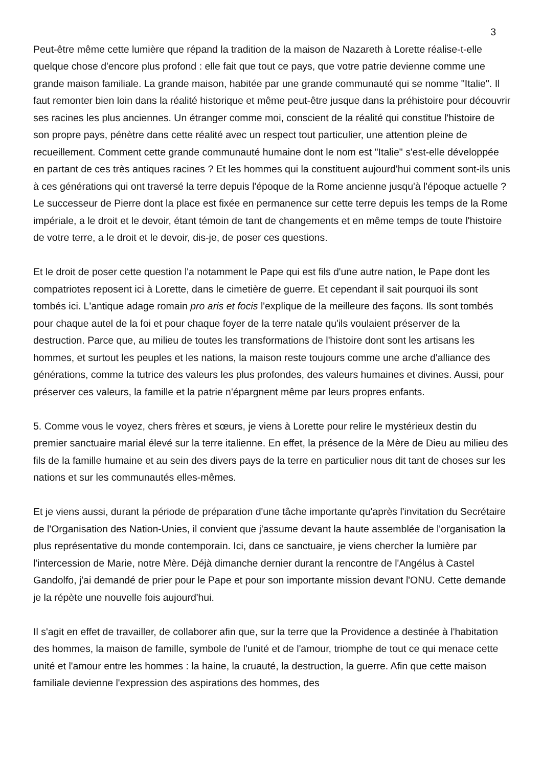3
Peut-être même cette lumière que répand la tradition de la maison de Nazareth à Lorette réalise-t-elle quelque chose d'encore plus profond : elle fait que tout ce pays, que votre patrie devienne comme une grande maison familiale. La grande maison, habitée par une grande communauté qui se nomme "Italie". Il faut remonter bien loin dans la réalité historique et même peut-être jusque dans la préhistoire pour découvrir ses racines les plus anciennes. Un étranger comme moi, conscient de la réalité qui constitue l'histoire de son propre pays, pénètre dans cette réalité avec un respect tout particulier, une attention pleine de recueillement. Comment cette grande communauté humaine dont le nom est "Italie" s'est-elle développée en partant de ces très antiques racines ? Et les hommes qui la constituent aujourd'hui comment sont-ils unis à ces générations qui ont traversé la terre depuis l'époque de la Rome ancienne jusqu'à l'époque actuelle ? Le successeur de Pierre dont la place est fixée en permanence sur cette terre depuis les temps de la Rome impériale, a le droit et le devoir, étant témoin de tant de changements et en même temps de toute l'histoire de votre terre, a le droit et le devoir, dis-je, de poser ces questions.
Et le droit de poser cette question l'a notamment le Pape qui est fils d'une autre nation, le Pape dont les compatriotes reposent ici à Lorette, dans le cimetière de guerre. Et cependant il sait pourquoi ils sont tombés ici. L'antique adage romain pro aris et focis l'explique de la meilleure des façons. Ils sont tombés pour chaque autel de la foi et pour chaque foyer de la terre natale qu'ils voulaient préserver de la destruction. Parce que, au milieu de toutes les transformations de l'histoire dont sont les artisans les hommes, et surtout les peuples et les nations, la maison reste toujours comme une arche d'alliance des générations, comme la tutrice des valeurs les plus profondes, des valeurs humaines et divines. Aussi, pour préserver ces valeurs, la famille et la patrie n'épargnent même par leurs propres enfants.
5. Comme vous le voyez, chers frères et sœurs, je viens à Lorette pour relire le mystérieux destin du premier sanctuaire marial élevé sur la terre italienne. En effet, la présence de la Mère de Dieu au milieu des fils de la famille humaine et au sein des divers pays de la terre en particulier nous dit tant de choses sur les nations et sur les communautés elles-mêmes.
Et je viens aussi, durant la période de préparation d'une tâche importante qu'après l'invitation du Secrétaire de l'Organisation des Nation-Unies, il convient que j'assume devant la haute assemblée de l'organisation la plus représentative du monde contemporain. Ici, dans ce sanctuaire, je viens chercher la lumière par l'intercession de Marie, notre Mère. Déjà dimanche dernier durant la rencontre de l'Angélus à Castel Gandolfo, j'ai demandé de prier pour le Pape et pour son importante mission devant l'ONU. Cette demande je la répète une nouvelle fois aujourd'hui.
Il s'agit en effet de travailler, de collaborer afin que, sur la terre que la Providence a destinée à l'habitation des hommes, la maison de famille, symbole de l'unité et de l'amour, triomphe de tout ce qui menace cette unité et l'amour entre les hommes : la haine, la cruauté, la destruction, la guerre. Afin que cette maison familiale devienne l'expression des aspirations des hommes, des